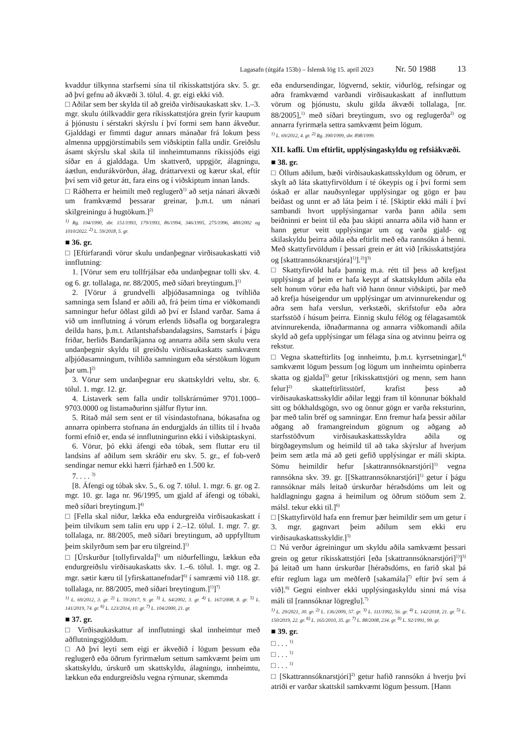Lagasafn (útgáfa 153b) – Íslensk lög 15. apríl 2023 Nr. 50 1988 13
kvaddur tilkynna starfsemi sína til ríkisskattstjóra skv. 5. gr. að því gefnu að ákvæði 3. tölul. 4. gr. eigi ekki við.
□ Aðilar sem ber skylda til að greiða virðisaukaskatt skv. 1.–3. mgr. skulu ótilkvaddir gera ríkisskattstjóra grein fyrir kaupum á þjónustu í sérstakri skýrslu í því formi sem hann ákveður. Gjalddagi er fimmti dagur annars mánaðar frá lokum þess almenna uppgjörstímabils sem viðskiptin falla undir. Greiðslu ásamt skýrslu skal skila til innheimtumanns ríkissjóðs eigi síðar en á gjalddaga. Um skattverð, uppgjör, álagningu, áætlun, endurákvörðun, álag, dráttarvexti og kærur skal, eftir því sem við getur átt, fara eins og í viðskiptum innan lands.
□ Ráðherra er heimilt með reglugerð<sup>1)</sup> að setja nánari ákvæði um framkvæmd þessarar greinar, þ.m.t. um nánari skilgreiningu á hugtökum.]<sup>2)</sup>
<sup>1)</sup> Rg. 194/1990, sbr. 151/1993, 179/1993, 86/1994, 346/1995, 275/1996, 480/2002 og 1010/2022. <sup>2)</sup> L. 59/2018, 5. gr.
■ 36. gr.
□ [Eftirfarandi vörur skulu undanþegnar virðisaukaskatti við innflutning:
1. [Vörur sem eru tollfrjálsar eða undanþegnar tolli skv. 4. og 6. gr. tollalaga, nr. 88/2005, með síðari breytingum.]<sup>1)</sup>
2. [Vörur á grundvelli alþjóðasamninga og tvíhliða samninga sem Ísland er aðili að, frá þeim tíma er viðkomandi samningur hefur öðlast gildi að því er Ísland varðar. Sama á við um innflutning á vörum erlends liðsafla og borgaralegra deilda hans, þ.m.t. Atlantshafsbandalagsins, Samstarfs í þágu friðar, herliðs Bandaríkjanna og annarra aðila sem skulu vera undanþegnir skyldu til greiðslu virðisaukaskatts samkvæmt alþjóðasamningum, tvíhliða samningum eða sérstökum lögum þar um.]<sup>2)</sup>
3. Vörur sem undanþegnar eru skattskyldri veltu, sbr. 6. tölul. 1. mgr. 12. gr.
4. Listaverk sem falla undir tollskrárnúmer 9701.1000–9703.0000 og listamaðurinn sjálfur flytur inn.
5. Ritað mál sem sent er til vísindastofnana, bókasafna og annarra opinberra stofnana án endurgjalds án tillits til í hvaða formi efnið er, enda sé innflutningurinn ekki í viðskiptaskyni.
6. Vörur, þó ekki áfengi eða tóbak, sem fluttar eru til landsins af aðilum sem skráðir eru skv. 5. gr., ef fob-verð sendingar nemur ekki hærri fjárhæð en 1.500 kr.
7. . . . <sup>3)</sup>
[8. Áfengi og tóbak skv. 5., 6. og 7. tölul. 1. mgr. 6. gr. og 2. mgr. 10. gr. laga nr. 96/1995, um gjald af áfengi og tóbaki, með síðari breytingum.]<sup>4)</sup>
□ [Fella skal niður, lækka eða endurgreiða virðisaukaskatt í þeim tilvikum sem talin eru upp í 2.–12. tölul. 1. mgr. 7. gr. tollalaga, nr. 88/2005, með síðari breytingum, að uppfylltum þeim skilyrðum sem þar eru tilgreind.]<sup>1)</sup>
□ [Úrskurður [tollyfirvalda]<sup>5)</sup> um niðurfellingu, lækkun eða endurgreiðslu virðisaukaskatts skv. 1.–6. tölul. 1. mgr. og 2. mgr. sætir kæru til [yfirskattanefndar]<sup>6)</sup> í samræmi við 118. gr. tollalaga, nr. 88/2005, með síðari breytingum.]<sup>1)</sup>]<sup>7)</sup>
<sup>1)</sup> L. 69/2012, 3. gr. <sup>2)</sup> L. 59/2017, 9. gr. <sup>3)</sup> L. 64/2002, 3. gr. <sup>4)</sup> L. 167/2008, 8. gr. <sup>5)</sup> L. 141/2019, 74. gr. <sup>6)</sup> L. 123/2014, 10. gr. <sup>7)</sup> L. 104/2000, 21. gr.
■ 37. gr.
□ Virðisaukaskattur af innflutningi skal innheimtur með aðflutningsgjöldum.
□ Að því leyti sem eigi er ákveðið í lögum þessum eða reglugerð eða öðrum fyrirmælum settum samkvæmt þeim um skattskyldu, úrskurð um skattskyldu, álagningu, innheimtu, lækkun eða endurgreiðslu vegna rýrnunar, skemmda
eða endursendingar, lögvernd, sektir, viðurlög, refsingar og aðra framkvæmd varðandi virðisaukaskatt af innfluttum vörum og þjónustu, skulu gilda ákvæði tollalaga, [nr. 88/2005],<sup>1)</sup> með síðari breytingum, svo og reglugerða<sup>2)</sup> og annarra fyrirmæla settra samkvæmt þeim lögum.
<sup>1)</sup> L. 69/2012, 4. gr. <sup>2)</sup> Rg. 390/1999, sbr. 898/1999.
XII. kafli. Um eftirlit, upplýsingaskyldu og refsiákvæði.
■ 38. gr.
□ Öllum aðilum, bæði virðisaukaskattsskyldum og öðrum, er skylt að láta skattyfirvöldum í té ókeypis og í því formi sem óskað er allar nauðsynlegar upplýsingar og gögn er þau beiðast og unnt er að láta þeim í té. [Skiptir ekki máli í því sambandi hvort upplýsingarnar varða þann aðila sem beiðninni er beint til eða þau skipti annarra aðila við hann er hann getur veitt upplýsingar um og varða gjald- og skilaskyldu þeirra aðila eða eftirlit með eða rannsókn á henni. Með skattyfirvöldum í þessari grein er átt við [ríkisskattstjóra og [skattrannsóknarstjóra]<sup>1)</sup>].<sup>2)</sup>]<sup>3)</sup>
□ Skattyfirvöld hafa þannig m.a. rétt til þess að krefjast upplýsinga af þeim er hafa keypt af skattskyldum aðila eða selt honum vörur eða haft við hann önnur viðskipti, þar með að krefja húseigendur um upplýsingar um atvinnurekendur og aðra sem hafa verslun, verkstæði, skrifstofur eða aðra starfsstöð í húsum þeirra. Einnig skulu félög og félagasamtök atvinnurekenda, iðnaðarmanna og annarra viðkomandi aðila skyld að gefa upplýsingar um félaga sína og atvinnu þeirra og rekstur.
□ Vegna skatteftirlits [og innheimtu, þ.m.t. kyrrsetningar],<sup>4)</sup> samkvæmt lögum þessum [og lögum um innheimtu opinberra skatta og gjalda]<sup>5)</sup> getur [ríkisskattstjóri og menn, sem hann felur]<sup>2)</sup> skatteftirlitsstörf, krafist þess að virðisaukaskattsskyldir aðilar leggi fram til könnunar bókhald sitt og bókhaldsgögn, svo og önnur gögn er varða reksturinn, þar með talin bréf og samningar. Enn fremur hafa þessir aðilar aðgang að framangreindum gögnum og aðgang að starfsstöðvum virðisaukaskattsskyldra aðila og birgðageymslum og heimild til að taka skýrslur af hverjum þeim sem ætla má að geti gefið upplýsingar er máli skipta. Sömu heimildir hefur [skattrannsóknarstjóri]<sup>1)</sup> vegna rannsókna skv. 39. gr. [[Skattrannsóknarstjóri]<sup>1)</sup> getur í þágu rannsóknar máls leitað úrskurðar héraðsdóms um leit og haldlagningu gagna á heimilum og öðrum stöðum sem 2. málsl. tekur ekki til.]<sup>6)</sup>
□ [Skattyfirvöld hafa enn fremur þær heimildir sem um getur í 3. mgr. gagnvart þeim aðilum sem ekki eru virðisaukaskattsskyldir.]<sup>3)</sup>
□ Nú verður ágreiningur um skyldu aðila samkvæmt þessari grein og getur ríkisskattstjóri [eða [skattrannsóknarstjóri]<sup>1)</sup>]<sup>3)</sup> þá leitað um hann úrskurðar [héraðsdóms, en farið skal þá eftir reglum laga um meðferð [sakamála]<sup>7)</sup> eftir því sem á við].<sup>8)</sup> Gegni einhver ekki upplýsingaskyldu sinni má vísa máli til [rannsóknar lögreglu].<sup>7)</sup>
<sup>1)</sup> L. 29/2021, 30. gr. <sup>2)</sup> L. 136/2009, 57. gr. <sup>3)</sup> L. 111/1992, 56. gr. <sup>4)</sup> L. 142/2018, 21. gr. <sup>5)</sup> L. 150/2019, 22. gr. <sup>6)</sup> L. 165/2010, 35. gr. <sup>7)</sup> L. 88/2008, 234. gr. <sup>8)</sup> L. 92/1991, 99. gr.
■ 39. gr.
□ . . . <sup>1)</sup>
□ . . . <sup>1)</sup>
□ . . . <sup>1)</sup>
□ [Skattrannsóknarstjóri]<sup>2)</sup> getur hafið rannsókn á hverju því atriði er varðar skattskil samkvæmt lögum þessum. [Hann